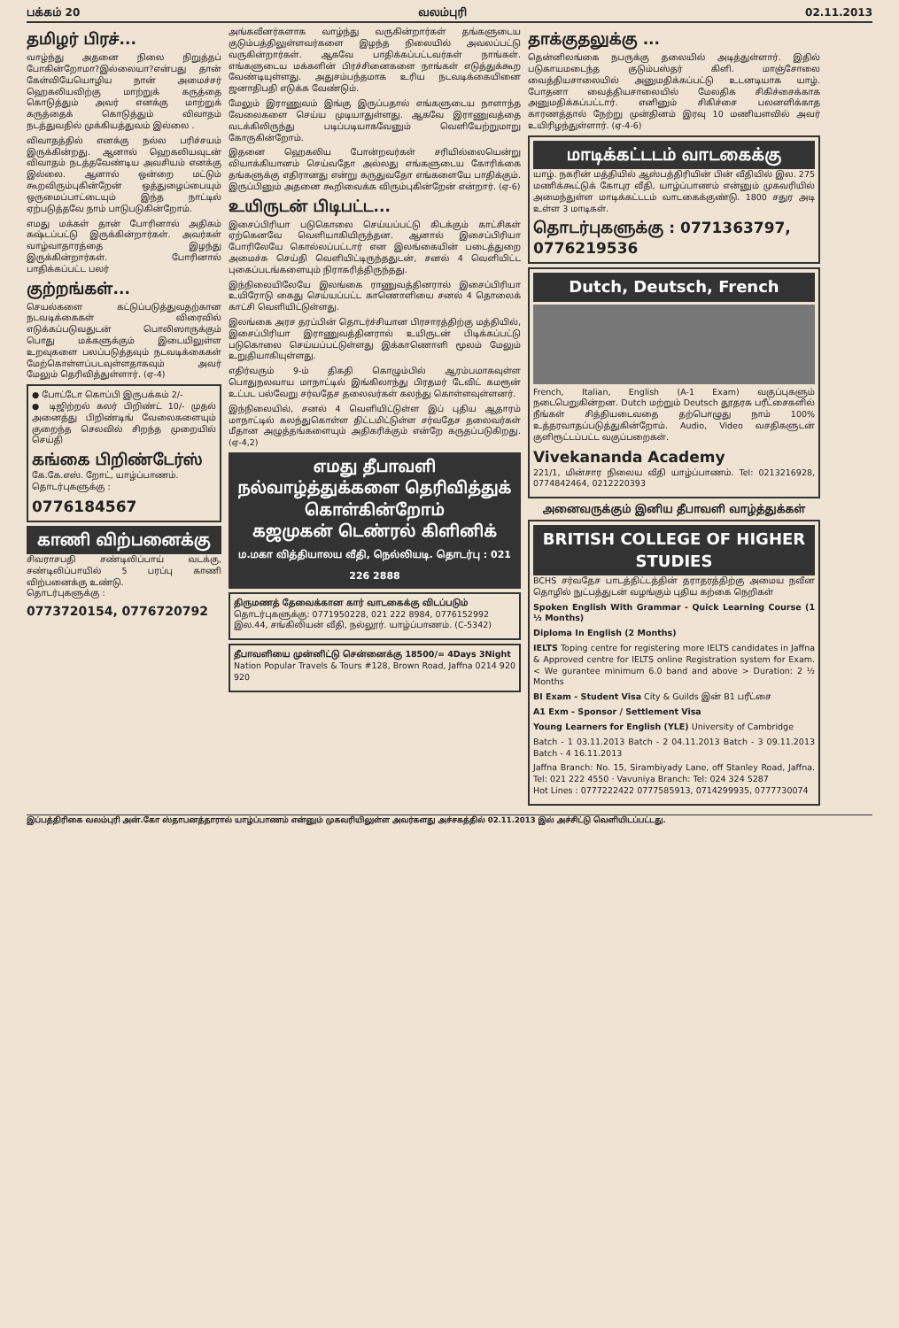பக்கம் 20 வலம்புரி 02.11.2013
தமிழர் பிரச்...
வாழ்ந்து அதனை நிலை நிறுத்தப் போகின்றோமா?இல்லையா?என்பது தான் கேள்வியேயொழிய நான் அமைச்சர் ஹெகலியவிற்கு மாற்றுக் கருத்தை கொடுத்தும் அவர் எனக்கு மாற்றுக் கருத்தைக் கொடுத்தும் விவாதம் நடத்துவதில் முக்கியத்துவம் இல்லை .
விவாதத்தில் எனக்கு நல்ல பரிச்சயம் இருக்கின்றது. ஆனால் ஹெகலியவுடன் விவாதம் நடத்தவேண்டிய அவசியம் எனக்கு இல்லை. ஆனால் ஒன்றை மட்டும் கூறவிரும்புகின்றேன் ஒத்துழைப்பையும் ஒருமைப்பாட்டையும் இந்த நாட்டில் ஏற்படுத்தவே நாம் பாடுபடுகின்றோம்.
எமது மக்கள் தான் போரினால் அதிகம் கஷ்டப்பட்டு இருக்கின்றார்கள். அவர்கள் வாழ்வாதாரத்தை இழந்து இருக்கின்றார்கள். போரினால் பாதிக்கப்பட்ட பலர்
குற்றங்கள்...
செயல்களை கட்டுப்படுத்துவதற்கான நடவடிக்கைகள் விரைவில் எடுக்கப்படுவதுடன் பொலிஸாருக்கும் பொது மக்களுக்கும் இடையிலுள்ள உறவுகளை பலப்படுத்தவும் நடவடிக்கைகள் மேற்கொள்ளப்படவுள்ளதாகவும் அவர் மேலும் தெரிவித்துள்ளார். (ஏ-4)
● போட்டோ கொப்பி இருபக்கம் 2/-
● டிஜிற்றல் கலர் பிறிண்ட் 10/- முதல் அனைத்து பிறிண்டிங் வேலைகளையும் குறைந்த செலவில் சிறந்த முறையில் செய்தி
கங்கை பிறிண்டேர்ஸ்
கே.கே.எஸ். றோட், யாழ்ப்பாணம்.
தொடர்புகளுக்கு :
0776184567
காணி விற்பனைக்கு
சிவராசபதி சண்டிலிப்பாய் வடக்கு, சண்டிலிப்பாயில் 5 பரப்பு காணி விற்பனைக்கு உண்டு.
தொடர்புகளுக்கு :
0773720154, 0776720792
அங்கவீனர்களாக வாழ்ந்து வருகின்றார்கள் தங்களுடைய குடும்பத்திலுள்ளவர்களை இழந்த நிலையில் அவலப்பட்டு வருகின்றார்கள். ஆகவே பாதிக்கப்பட்டவர்கள் நாங்கள். எங்களுடைய மக்களின் பிரச்சினைகளை நாங்கள் எடுத்துக்கூற வேண்டியுள்ளது. அதுசம்பந்தமாக உரிய நடவடிக்கையினை ஜனாதிபதி எடுக்க வேண்டும்.
மேலும் இராணுவம் இங்கு இருப்பதால் எங்களுடைய நாளாந்த வேலைகளை செய்ய முடியாதுள்ளது. ஆகவே இராணுவத்தை வடக்கிலிருந்து படிப்படியாகவேனும் வெளியேற்றுமாறு கோருகின்றோம்.
இதனை ஹெகலிய போன்றவர்கள் சரியில்லையென்று வியாக்கியானம் செய்வதோ அல்லது எங்களுடைய கோரிக்கை தங்களுக்கு எதிரானது என்று கருதுவதோ எங்களையே பாதிக்கும். இருப்பினும் அதனை கூறிவைக்க விரும்புகின்றேன் என்றார். (ஏ-6)
உயிருடன் பிடிபட்ட...
இசைப்பிரியா படுகொலை செய்யப்பட்டு கிடக்கும் காட்சிகள் ஏற்கெனவே வெளியாகியிருந்தன. ஆனால் இசைப்பிரியா போரிலேயே கொல்லப்பட்டார் என இலங்கையின் படைத்துறை அமைச்சு செய்தி வெளியிட்டிருந்ததுடன், சனல் 4 வெளியிட்ட புகைப்படங்களையும் நிராகரித்திருந்தது.
இந்நிலையிலேயே இலங்கை ராணுவத்தினரால் இசைப்பிரியா உயிரோடு கைது செய்யப்பட்ட காணொளியை சனல் 4 தொலைக் காட்சி வெளியிட்டுள்ளது.
இலங்கை அரச தரப்பின் தொடர்ச்சியான பிரசாரத்திற்கு மத்தியில், இசைப்பிரியா இராணுவத்தினரால் உயிருடன் பிடிக்கப்பட்டு படுகொலை செய்யப்பட்டுள்ளது இக்காணொளி மூலம் மேலும் உறுதியாகியுள்ளது.
எதிர்வரும் 9-ம் திகதி கொழும்பில் ஆரம்பமாகவுள்ள பொதுநலவாய மாநாட்டில் இங்கிலாந்து பிரதமர் டேவிட் கமரூன் உட்பட பல்வேறு சர்வதேச தலைவர்கள் கலந்து கொள்ளவுள்ளனர்.
இந்நிலையில், சனல் 4 வெளியிட்டுள்ள இப் புதிய ஆதாரம் மாநாட்டில் கலந்துகொள்ள திட்டமிட்டுள்ள சர்வதேச தலைவர்கள் மீதான அழுத்தங்களையும் அதிகரிக்கும் என்றே கருதப்படுகிறது. (ஏ-4,2)
எமது தீபாவளி நல்வாழ்த்துக்களை தெரிவித்துக் கொள்கின்றோம்
கஜமுகன் டெண்ரல் கிளினிக்
ம.மகா வித்தியாலய வீதி, நெல்லியடி. தொடர்பு : 021 226 2888
திருமணத் தேவைக்கான கார் வாடகைக்கு விடப்படும்
தொடர்புகளுக்கு: 0771950228, 021 222 8984, 0776152992
இல.44, சங்கிலியன் வீதி, நல்லூர். யாழ்ப்பாணம். (C-5342)
தீபாவளியை முன்னிட்டு சென்னைக்கு 18500/= 4Days 3Night
Nation Popular Travels & Tours #128, Brown Road, Jaffna 0214 920 920
தாக்குதலுக்கு ...
தென்னிலங்கை நபருக்கு தலையில் அடித்துள்ளார். இதில் படுகாயமடைந்த குடும்பஸ்தர் கிளி. மாஞ்சோலை வைத்தியசாலையில் அனுமதிக்கப்பட்டு உடனடியாக யாழ். போதனா வைத்தியசாலையில் மேலதிக சிகிச்சைக்காக அனுமதிக்கப்பட்டார். எனினும் சிகிச்சை பலனளிக்காத காரணத்தால் நேற்று முன்தினம் இரவு 10 மணியளவில் அவர் உயிரிழந்துள்ளார். (ஏ-4-6)
மாடிக்கட்டடம் வாடகைக்கு
யாழ். நகரின் மத்தியில் ஆஸ்பத்திரியின் பின் வீதியில் இல. 275 மணிக்கூட்டுக் கோபுர வீதி, யாழ்ப்பாணம் என்னும் முகவரியில் அமைந்துள்ள மாடிக்கட்டடம் வாடகைக்குண்டு. 1800 சதுர அடி உள்ள 3 மாடிகள்.
தொடர்புகளுக்கு : 0771363797, 0776219536
Dutch, Deutsch, French
French, Italian, English (A-1 Exam) வகுப்புகளும் நடைபெறுகின்றன. Dutch மற்றும் Deutsch தூதரக பரீட்சைகளில் நீங்கள் சித்தியடைவதை தற்பொழுது நாம் 100% உத்தரவாதப்படுத்துகின்றோம். Audio, Video வசதிகளுடன் குளிரூட்டப்பட்ட வகுப்பறைகள்.
Vivekananda Academy
221/1, மின்சார நிலைய வீதி யாழ்ப்பாணம். Tel: 0213216928, 0774842464, 0212220393
அனைவருக்கும் இனிய தீபாவளி வாழ்த்துக்கள்
BRITISH COLLEGE OF HIGHER STUDIES
BCHS சர்வதேச பாடத்திட்டத்தின் தராதரத்திற்கு அமைய நவீன தொழில் நுட்பத்துடன் வழங்கும் புதிய கற்கை நெறிகள்
Spoken English With Grammar - Quick Learning Course (1 ½ Months)
Diploma In English (2 Months)
IELTS Toping centre for registering more IELTS candidates in Jaffna & Approved centre for IELTS online Registration system for Exam. < We gurantee minimum 6.0 band and above > Duration: 2 ½ Months
BI Exam - Student Visa City & Guilds இன் B1 பரீட்சை
A1 Exm - Sponsor / Settlement Visa
Young Learners for English (YLE) University of Cambridge
Batch - 1 03.11.2013 Batch - 2 04.11.2013 Batch - 3 09.11.2013 Batch - 4 16.11.2013
Jaffna Branch: No. 15, Sirambiyady Lane, off Stanley Road, Jaffna. Tel: 021 222 4550 · Vavuniya Branch: Tel: 024 324 5287
Hot Lines : 0777222422 0777585913, 0714299935, 0777730074
இப்பத்திரிகை வலம்புரி அன்.கோ ஸ்தாபனத்தாரால் யாழ்ப்பாணம் என்னும் முகவரியிலுள்ள அவர்களது அச்சகத்தில் 02.11.2013 இல் அச்சிட்டு வெளியிடப்பட்டது.